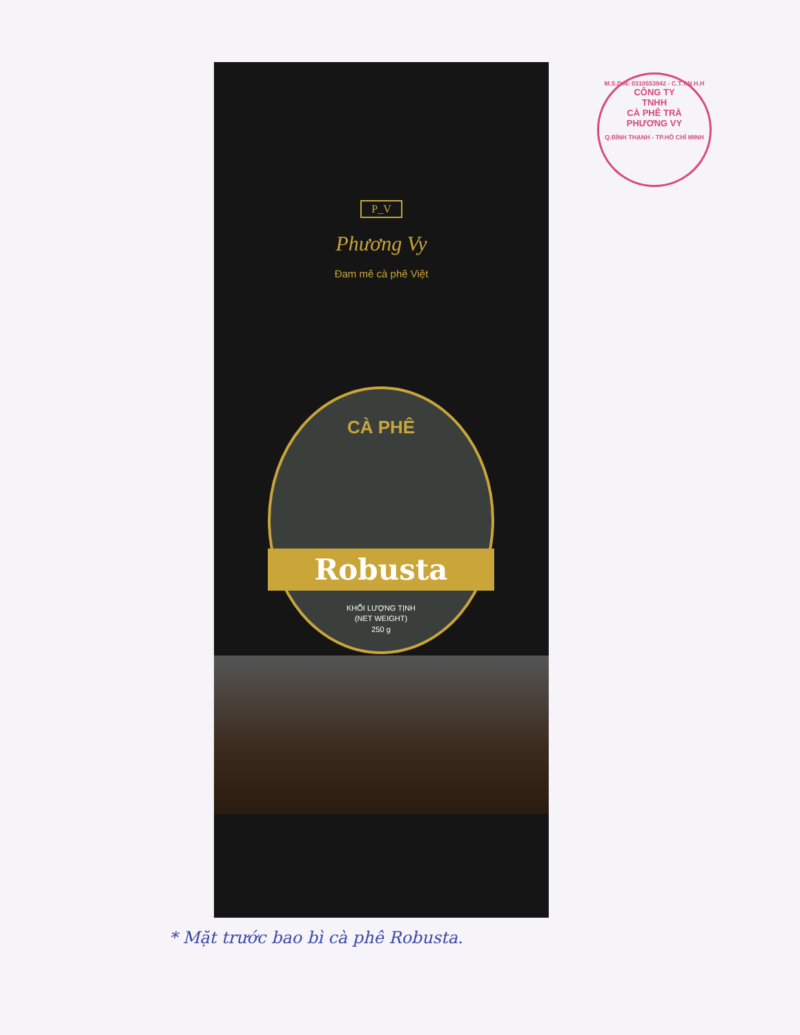M.S.D.N: 0310553942 - C.T.T.N.H.H
CÔNG TY
TNHH
CÀ PHÊ TRÀ
PHƯƠNG VY
Q.BÌNH THẠNH - TP.HỒ CHÍ MINH
P_V
Phương Vy
Đam mê cà phê Việt
CÀ PHÊ
Robusta
KHỐI LƯỢNG TỊNH
(NET WEIGHT)
250 g
* Mặt trước bao bì cà phê Robusta.